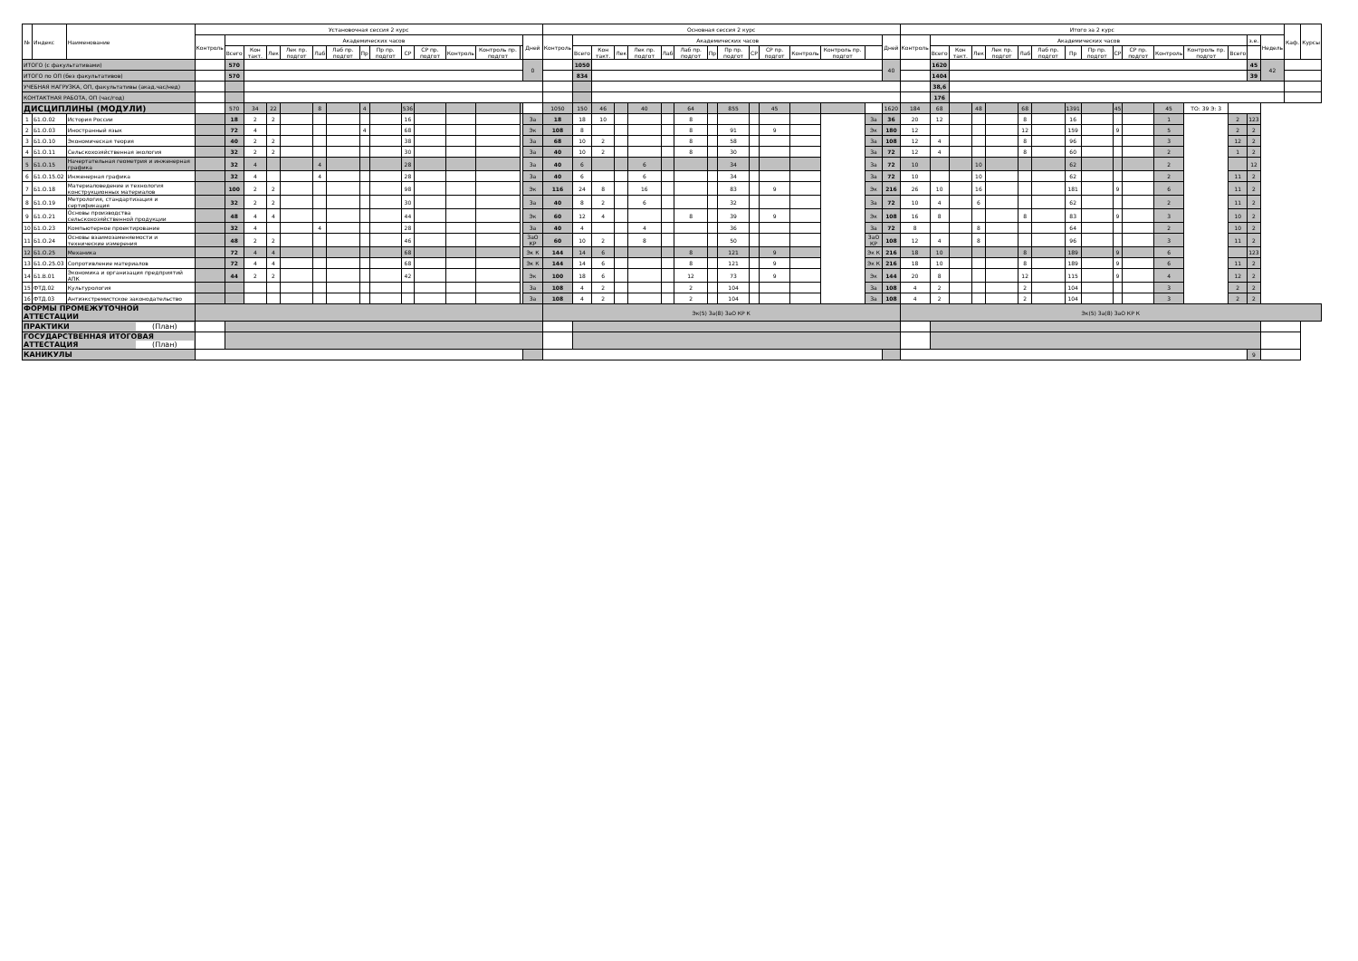| № | Индекс | Наименование | Установочная сессия 2 курс | | | | | | | | | | | | | | | Основная сессия 2 курс | | | | | | | | | | | | | | | Итого за 2 курс | | | | | | | | | | | | | | | | Каф. | Курсы |
| --- | --- | --- | --- | --- | --- | --- | --- | --- | --- | --- | --- | --- | --- | --- | --- | --- | --- | --- | --- | --- | --- | --- | --- | --- | --- | --- | --- | --- | --- | --- | --- | --- | --- | --- | --- | --- | --- | --- | --- | --- | --- | --- | --- | --- | --- | --- | --- | --- | --- | --- |
| | | | Контроль | Академических часов | | | | | | | | | | | | | Дней | Контроль | Академических часов | | | | | | | | | | | | | Дней | Контроль | Академических часов | | | | | | | | | | | | | з.е. | Недель | | |
| | | | | Всего | Кон такт. | Лек | Лек пр. подгот | Лаб | Лаб пр. подгот | Пр | Пр пр. подгот | СР | СР пр. подгот | Контроль | Контроль пр. подгот | | | | Всего | Кон такт. | Лек | Лек пр. подгот | Лаб | Лаб пр. подгот | Пр | Пр пр. подгот | СР | СР пр. подгот | Контроль | Контроль пр. подгот | | | | Всего | Кон такт. | Лек | Лек пр. подгот | Лаб | Лаб пр. подгот | Пр | Пр пр. подгот | СР | СР пр. подгот | Контроль | Контроль пр. подгот | Всего | | | | |
| ИТОГО (с факультативами) | | | | 570 | | | | | | | | | | | | | 0 | | 1050 | | | | | | | | | | | | | 40 | | 1620 | | | | | | | | | | | | | 45 | 42 | | |
| ИТОГО по ОП (без факультативов) | | | | 570 | | | | | | | | | | | | | | | 834 | | | | | | | | | | | | | | | 1404 | | | | | | | | | | | | | 39 | | | |
| УЧЕБНАЯ НАГРУЗКА, ОП, факультативы (акад.час/нед) | | | | | | | | | | | | | | | | | | | | | | | | | | | | | | | | | | 38,6 | | | | | | | | | | | | | | | | |
| КОНТАКТНАЯ РАБОТА, ОП (час/год) | | | | | | | | | | | | | | | | | | | | | | | | | | | | | | | | | | 176 | | | | | | | | | | | | | | | | |
| ДИСЦИПЛИНЫ (МОДУЛИ) | | | | 570 | 34 | 22 | | 8 | | 4 | | 536 | | | | | | 1050 | 150 | 46 | | 40 | | 64 | | 855 | | 45 | | | | 1620 | 184 | 68 | | 48 | | 68 | | 1391 | | 45 | | 45 | ТО: 39 Э: 3 | | | | | |
| 1 | Б1.О.02 | История России | | 18 | 2 | 2 | | | | | | 16 | | | | | За | 18 | 18 | 10 | | | | 8 | | | | | | | За | 36 | 20 | 12 | | | | 8 | | 16 | | | | 1 | | 2 | 123 | | | |
| 2 | Б1.О.03 | Иностранный язык | | 72 | 4 | | | | | 4 | | 68 | | | | | Эк | 108 | 8 | | | | | 8 | | 91 | | 9 | | | Эк | 180 | 12 | | | | | 12 | | 159 | | 9 | | 5 | | 2 | 2 | | | |
| 3 | Б1.О.10 | Экономическая теория | | 40 | 2 | 2 | | | | | | 38 | | | | | За | 68 | 10 | 2 | | | | 8 | | 58 | | | | | За | 108 | 12 | 4 | | | | 8 | | 96 | | | | 3 | | 12 | 2 | | | |
| 4 | Б1.О.11 | Сельскохозяйственная экология | | 32 | 2 | 2 | | | | | | 30 | | | | | За | 40 | 10 | 2 | | | | 8 | | 30 | | | | | За | 72 | 12 | 4 | | | | 8 | | 60 | | | | 2 | | 1 | 2 | | | |
| 5 | Б1.О.15 | Начертательная геометрия и инженерная графика | | 32 | 4 | | | 4 | | | | 28 | | | | | За | 40 | 6 | | | 6 | | | | 34 | | | | | За | 72 | 10 | | | 10 | | | | 62 | | | | 2 | | | 12 | | | |
| 6 | Б1.О.15.02 | Инженерная графика | | 32 | 4 | | | 4 | | | | 28 | | | | | За | 40 | 6 | | | 6 | | | | 34 | | | | | За | 72 | 10 | | | 10 | | | | 62 | | | | 2 | | 11 | 2 | | | |
| 7 | Б1.О.18 | Материаловедение и технология конструкционных материалов | | 100 | 2 | 2 | | | | | | 98 | | | | | Эк | 116 | 24 | 8 | | 16 | | | | 83 | | 9 | | | Эк | 216 | 26 | 10 | | 16 | | | | 181 | | 9 | | 6 | | 11 | 2 | | | |
| 8 | Б1.О.19 | Метрология, стандартизация и сертификация | | 32 | 2 | 2 | | | | | | 30 | | | | | За | 40 | 8 | 2 | | 6 | | | | 32 | | | | | За | 72 | 10 | 4 | | 6 | | | | 62 | | | | 2 | | 11 | 2 | | | |
| 9 | Б1.О.21 | Основы производства сельскохозяйственной продукции | | 48 | 4 | 4 | | | | | | 44 | | | | | Эк | 60 | 12 | 4 | | | | 8 | | 39 | | 9 | | | Эк | 108 | 16 | 8 | | | | 8 | | 83 | | 9 | | 3 | | 10 | 2 | | | |
| 10 | Б1.О.23 | Компьютерное проектирование | | 32 | 4 | | | 4 | | | | 28 | | | | | За | 40 | 4 | | | 4 | | | | 36 | | | | | За | 72 | 8 | | | 8 | | | | 64 | | | | 2 | | 10 | 2 | | | |
| 11 | Б1.О.24 | Основы взаимозаменяемости и технические измерения | | 48 | 2 | 2 | | | | | | 46 | | | | | ЗаО КР | 60 | 10 | 2 | | 8 | | | | 50 | | | | | ЗаО КР | 108 | 12 | 4 | | 8 | | | | 96 | | | | 3 | | 11 | 2 | | | |
| 12 | Б1.О.25 | Механика | | 72 | 4 | 4 | | | | | | 68 | | | | | Эк К | 144 | 14 | 6 | | | | 8 | | 121 | | 9 | | | Эк К | 216 | 18 | 10 | | | | 8 | | 189 | | 9 | | 6 | | | 123 | | | |
| 13 | Б1.О.25.03 | Сопротивление материалов | | 72 | 4 | 4 | | | | | | 68 | | | | | Эк К | 144 | 14 | 6 | | | | 8 | | 121 | | 9 | | | Эк К | 216 | 18 | 10 | | | | 8 | | 189 | | 9 | | 6 | | 11 | 2 | | | |
| 14 | Б1.В.01 | Экономика и организация предприятий АПК | | 44 | 2 | 2 | | | | | | 42 | | | | | Эк | 100 | 18 | 6 | | | | 12 | | 73 | | 9 | | | Эк | 144 | 20 | 8 | | | | 12 | | 115 | | 9 | | 4 | | 12 | 2 | | | |
| 15 | ФТД.02 | Культурология | | | | | | | | | | | | | | | За | 108 | 4 | 2 | | | | 2 | | 104 | | | | | За | 108 | 4 | 2 | | | | 2 | | 104 | | | | 3 | | 2 | 2 | | | |
| 16 | ФТД.03 | Антиэкстремистское законодательство | | | | | | | | | | | | | | | За | 108 | 4 | 2 | | | | 2 | | 104 | | | | | За | 108 | 4 | 2 | | | | 2 | | 104 | | | | 3 | | 2 | 2 | | | |
| ФОРМЫ ПРОМЕЖУТОЧНОЙ АТТЕСТАЦИИ | | | | | | | | | | | | | | | | | | Эк(5) За(8) ЗаО КР К | | | | | | | | | | | | | | | Эк(5) За(8) ЗаО КР К | | | | | | | | | | | | | | | | | |
| ПРАКТИКИ (План) | | | | | | | | | | | | | | | | | | | | | | | | | | | | | | | | | | | | | | | | | | | | | | | | | | |
| ГОСУДАРСТВЕННАЯ ИТОГОВАЯ АТТЕСТАЦИЯ (План) | | | | | | | | | | | | | | | | | | | | | | | | | | | | | | | | | | | | | | | | | | | | | | | | | | |
| КАНИКУЛЫ | | | | | | | | | | | | | | | | | | | | | | | | | | | | | | | | | | | | | | | | | | | | | | | 9 | | | |